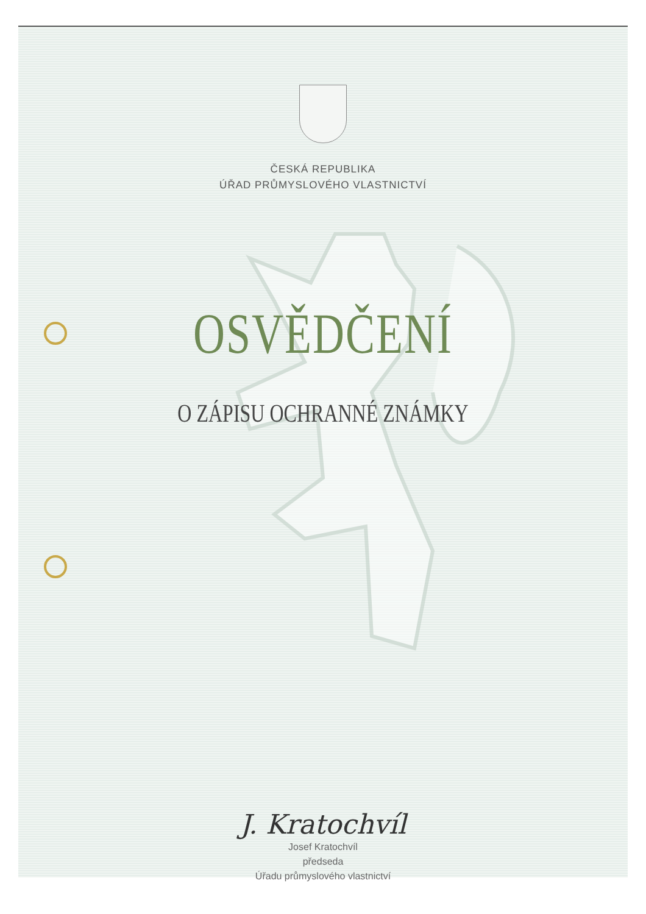ČESKÁ REPUBLIKA
ÚŘAD PRŮMYSLOVÉHO VLASTNICTVÍ
OSVĚDČENÍ
O ZÁPISU OCHRANNÉ ZNÁMKY
J. Kratochvíl
Josef Kratochvíl
předseda
Úřadu průmyslového vlastnictví